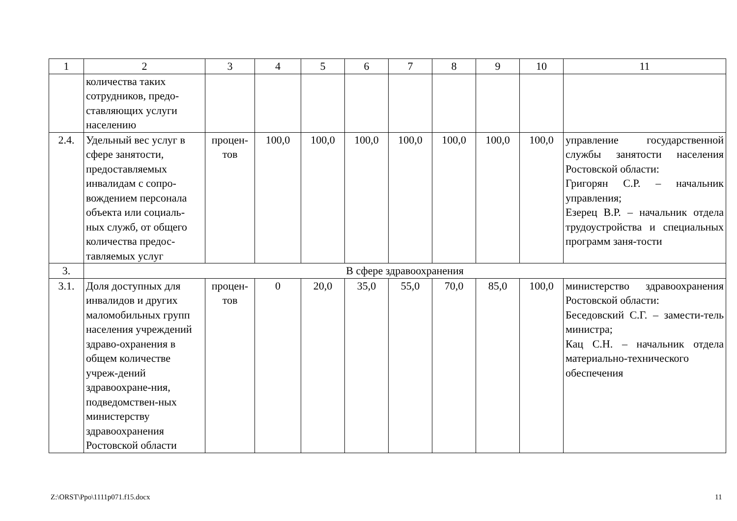| 1 | 2 | 3 | 4 | 5 | 6 | 7 | 8 | 9 | 10 | 11 |
| | количества таких сотрудников, предо-ставляющих услуги населению | | | | | | | | | |
| 2.4. | Удельный вес услуг в сфере занятости, предоставляемых инвалидам с сопро-вождением персонала объекта или социаль-ных служб, от общего количества предос-тавляемых услуг | процен-тов | 100,0 | 100,0 | 100,0 | 100,0 | 100,0 | 100,0 | 100,0 | управление государственной службы занятости населения Ростовской области: Григорян С.Р. – начальник управления; Езерец В.Р. – начальник отдела трудоустройства и специальных программ заня-тости |
| 3. | В сфере здравоохранения | | | | | | | | | |
| 3.1. | Доля доступных для инвалидов и других маломобильных групп населения учреждений здраво-охранения в общем количестве учреж-дений здравоохране-ния, подведомствен-ных министерству здравоохранения Ростовской области | процен-тов | 0 | 20,0 | 35,0 | 55,0 | 70,0 | 85,0 | 100,0 | министерство здравоохранения Ростовской области: Беседовский С.Г. – замести-тель министра; Кац С.Н. – начальник отдела материально-технического обеспечения |
Z:\ORST\Ppo\1111p071.f15.docx 11